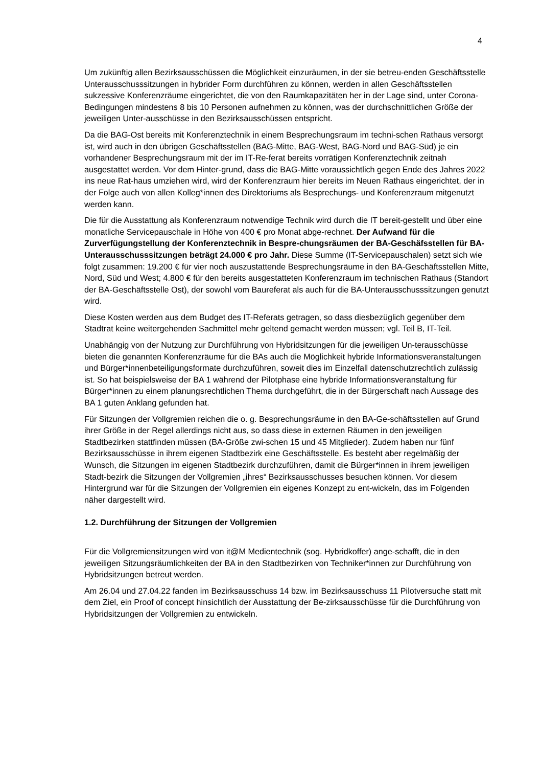4
Um zukünftig allen Bezirksausschüssen die Möglichkeit einzuräumen, in der sie betreu-enden Geschäftsstelle Unterausschusssitzungen in hybrider Form durchführen zu können, werden in allen Geschäftsstellen sukzessive Konferenzräume eingerichtet, die von den Raumkapazitäten her in der Lage sind, unter Corona-Bedingungen mindestens 8 bis 10 Personen aufnehmen zu können, was der durchschnittlichen Größe der jeweiligen Unter-ausschüsse in den Bezirksausschüssen entspricht.
Da die BAG-Ost bereits mit Konferenztechnik in einem Besprechungsraum im techni-schen Rathaus versorgt ist, wird auch in den übrigen Geschäftsstellen (BAG-Mitte, BAG-West, BAG-Nord und BAG-Süd) je ein vorhandener Besprechungsraum mit der im IT-Re-ferat bereits vorrätigen Konferenztechnik zeitnah ausgestattet werden. Vor dem Hinter-grund, dass die BAG-Mitte voraussichtlich gegen Ende des Jahres 2022 ins neue Rat-haus umziehen wird, wird der Konferenzraum hier bereits im Neuen Rathaus eingerichtet, der in der Folge auch von allen Kolleg*innen des Direktoriums als Besprechungs- und Konferenzraum mitgenutzt werden kann.
Die für die Ausstattung als Konferenzraum notwendige Technik wird durch die IT bereit-gestellt und über eine monatliche Servicepauschale in Höhe von 400 € pro Monat abge-rechnet. Der Aufwand für die Zurverfügungstellung der Konferenztechnik in Bespre-chungsräumen der BA-Geschäfsstellen für BA-Unterausschusssitzungen beträgt 24.000 € pro Jahr. Diese Summe (IT-Servicepauschalen) setzt sich wie folgt zusammen: 19.200 € für vier noch auszustattende Besprechungsräume in den BA-Geschäftsstellen Mitte, Nord, Süd und West; 4.800 € für den bereits ausgestatteten Konferenzraum im technischen Rathaus (Standort der BA-Geschäftsstelle Ost), der sowohl vom Baureferat als auch für die BA-Unterausschusssitzungen genutzt wird.
Diese Kosten werden aus dem Budget des IT-Referats getragen, so dass diesbezüglich gegenüber dem Stadtrat keine weitergehenden Sachmittel mehr geltend gemacht werden müssen; vgl. Teil B, IT-Teil.
Unabhängig von der Nutzung zur Durchführung von Hybridsitzungen für die jeweiligen Un-terausschüsse bieten die genannten Konferenzräume für die BAs auch die Möglichkeit hybride Informationsveranstaltungen und Bürger*innenbeteiligungsformate durchzuführen, soweit dies im Einzelfall datenschutzrechtlich zulässig ist. So hat beispielsweise der BA 1 während der Pilotphase eine hybride Informationsveranstaltung für Bürger*innen zu einem planungsrechtlichen Thema durchgeführt, die in der Bürgerschaft nach Aussage des BA 1 guten Anklang gefunden hat.
Für Sitzungen der Vollgremien reichen die o. g. Besprechungsräume in den BA-Ge-schäftsstellen auf Grund ihrer Größe in der Regel allerdings nicht aus, so dass diese in externen Räumen in den jeweiligen Stadtbezirken stattfinden müssen (BA-Größe zwi-schen 15 und 45 Mitglieder). Zudem haben nur fünf Bezirksausschüsse in ihrem eigenen Stadtbezirk eine Geschäftsstelle. Es besteht aber regelmäßig der Wunsch, die Sitzungen im eigenen Stadtbezirk durchzuführen, damit die Bürger*innen in ihrem jeweiligen Stadt-bezirk die Sitzungen der Vollgremien „ihres“ Bezirksausschusses besuchen können. Vor diesem Hintergrund war für die Sitzungen der Vollgremien ein eigenes Konzept zu ent-wickeln, das im Folgenden näher dargestellt wird.
1.2. Durchführung der Sitzungen der Vollgremien
Für die Vollgremiensitzungen wird von it@M Medientechnik (sog. Hybridkoffer) ange-schafft, die in den jeweiligen Sitzungsräumlichkeiten der BA in den Stadtbezirken von Techniker*innen zur Durchführung von Hybridsitzungen betreut werden.
Am 26.04 und 27.04.22 fanden im Bezirksausschuss 14 bzw. im Bezirksausschuss 11 Pilotversuche statt mit dem Ziel, ein Proof of concept hinsichtlich der Ausstattung der Be-zirksausschüsse für die Durchführung von Hybridsitzungen der Vollgremien zu entwickeln.